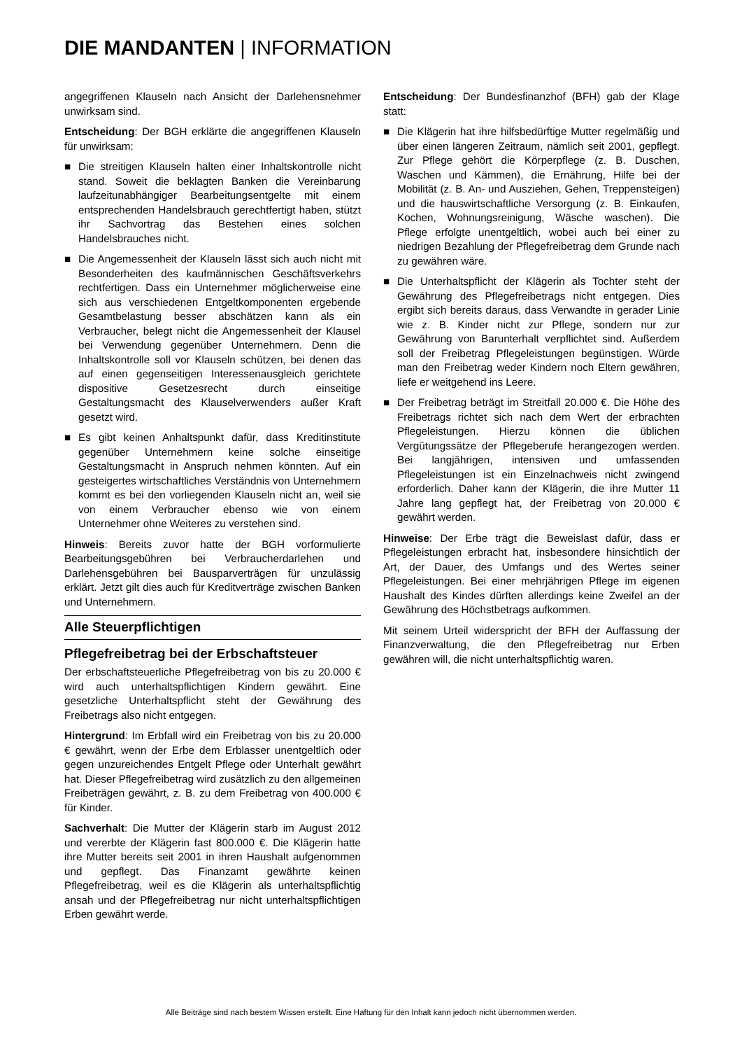DIE MANDANTEN | INFORMATION
angegriffenen Klauseln nach Ansicht der Darlehensnehmer unwirksam sind.
Entscheidung: Der BGH erklärte die angegriffenen Klauseln für unwirksam:
■ Die streitigen Klauseln halten einer Inhaltskontrolle nicht stand. Soweit die beklagten Banken die Vereinbarung laufzeitunabhängiger Bearbeitungsentgelte mit einem entsprechenden Handelsbrauch gerechtfertigt haben, stützt ihr Sachvortrag das Bestehen eines solchen Handelsbrauches nicht.
■ Die Angemessenheit der Klauseln lässt sich auch nicht mit Besonderheiten des kaufmännischen Geschäftsverkehrs rechtfertigen. Dass ein Unternehmer möglicherweise eine sich aus verschiedenen Entgeltkomponenten ergebende Gesamtbelastung besser abschätzen kann als ein Verbraucher, belegt nicht die Angemessenheit der Klausel bei Verwendung gegenüber Unternehmern. Denn die Inhaltskontrolle soll vor Klauseln schützen, bei denen das auf einen gegenseitigen Interessenausgleich gerichtete dispositive Gesetzesrecht durch einseitige Gestaltungsmacht des Klauselverwenders außer Kraft gesetzt wird.
■ Es gibt keinen Anhaltspunkt dafür, dass Kreditinstitute gegenüber Unternehmern keine solche einseitige Gestaltungsmacht in Anspruch nehmen könnten. Auf ein gesteigertes wirtschaftliches Verständnis von Unternehmern kommt es bei den vorliegenden Klauseln nicht an, weil sie von einem Verbraucher ebenso wie von einem Unternehmer ohne Weiteres zu verstehen sind.
Hinweis: Bereits zuvor hatte der BGH vorformulierte Bearbeitungsgebühren bei Verbraucherdarlehen und Darlehensgebühren bei Bausparverträgen für unzulässig erklärt. Jetzt gilt dies auch für Kreditverträge zwischen Banken und Unternehmern.
Alle Steuerpflichtigen
Pflegefreibetrag bei der Erbschaftsteuer
Der erbschaftsteuerliche Pflegefreibetrag von bis zu 20.000 € wird auch unterhaltspflichtigen Kindern gewährt. Eine gesetzliche Unterhaltspflicht steht der Gewährung des Freibetrags also nicht entgegen.
Hintergrund: Im Erbfall wird ein Freibetrag von bis zu 20.000 € gewährt, wenn der Erbe dem Erblasser unentgeltlich oder gegen unzureichendes Entgelt Pflege oder Unterhalt gewährt hat. Dieser Pflegefreibetrag wird zusätzlich zu den allgemeinen Freibeträgen gewährt, z. B. zu dem Freibetrag von 400.000 € für Kinder.
Sachverhalt: Die Mutter der Klägerin starb im August 2012 und vererbte der Klägerin fast 800.000 €. Die Klägerin hatte ihre Mutter bereits seit 2001 in ihren Haushalt aufgenommen und gepflegt. Das Finanzamt gewährte keinen Pflegefreibetrag, weil es die Klägerin als unterhaltspflichtig ansah und der Pflegefreibetrag nur nicht unterhaltspflichtigen Erben gewährt werde.
Entscheidung: Der Bundesfinanzhof (BFH) gab der Klage statt:
■ Die Klägerin hat ihre hilfsbedürftige Mutter regelmäßig und über einen längeren Zeitraum, nämlich seit 2001, gepflegt. Zur Pflege gehört die Körperpflege (z. B. Duschen, Waschen und Kämmen), die Ernährung, Hilfe bei der Mobilität (z. B. An- und Ausziehen, Gehen, Treppensteigen) und die hauswirtschaftliche Versorgung (z. B. Einkaufen, Kochen, Wohnungsreinigung, Wäsche waschen). Die Pflege erfolgte unentgeltlich, wobei auch bei einer zu niedrigen Bezahlung der Pflegefreibetrag dem Grunde nach zu gewähren wäre.
■ Die Unterhaltspflicht der Klägerin als Tochter steht der Gewährung des Pflegefreibetrags nicht entgegen. Dies ergibt sich bereits daraus, dass Verwandte in gerader Linie wie z. B. Kinder nicht zur Pflege, sondern nur zur Gewährung von Barunterhalt verpflichtet sind. Außerdem soll der Freibetrag Pflegeleistungen begünstigen. Würde man den Freibetrag weder Kindern noch Eltern gewähren, liefe er weitgehend ins Leere.
■ Der Freibetrag beträgt im Streitfall 20.000 €. Die Höhe des Freibetrags richtet sich nach dem Wert der erbrachten Pflegeleistungen. Hierzu können die üblichen Vergütungssätze der Pflegeberufe herangezogen werden. Bei langjährigen, intensiven und umfassenden Pflegeleistungen ist ein Einzelnachweis nicht zwingend erforderlich. Daher kann der Klägerin, die ihre Mutter 11 Jahre lang gepflegt hat, der Freibetrag von 20.000 € gewährt werden.
Hinweise: Der Erbe trägt die Beweislast dafür, dass er Pflegeleistungen erbracht hat, insbesondere hinsichtlich der Art, der Dauer, des Umfangs und des Wertes seiner Pflegeleistungen. Bei einer mehrjährigen Pflege im eigenen Haushalt des Kindes dürften allerdings keine Zweifel an der Gewährung des Höchstbetrags aufkommen.
Mit seinem Urteil widerspricht der BFH der Auffassung der Finanzverwaltung, die den Pflegefreibetrag nur Erben gewähren will, die nicht unterhaltspflichtig waren.
Alle Beiträge sind nach bestem Wissen erstellt. Eine Haftung für den Inhalt kann jedoch nicht übernommen werden.